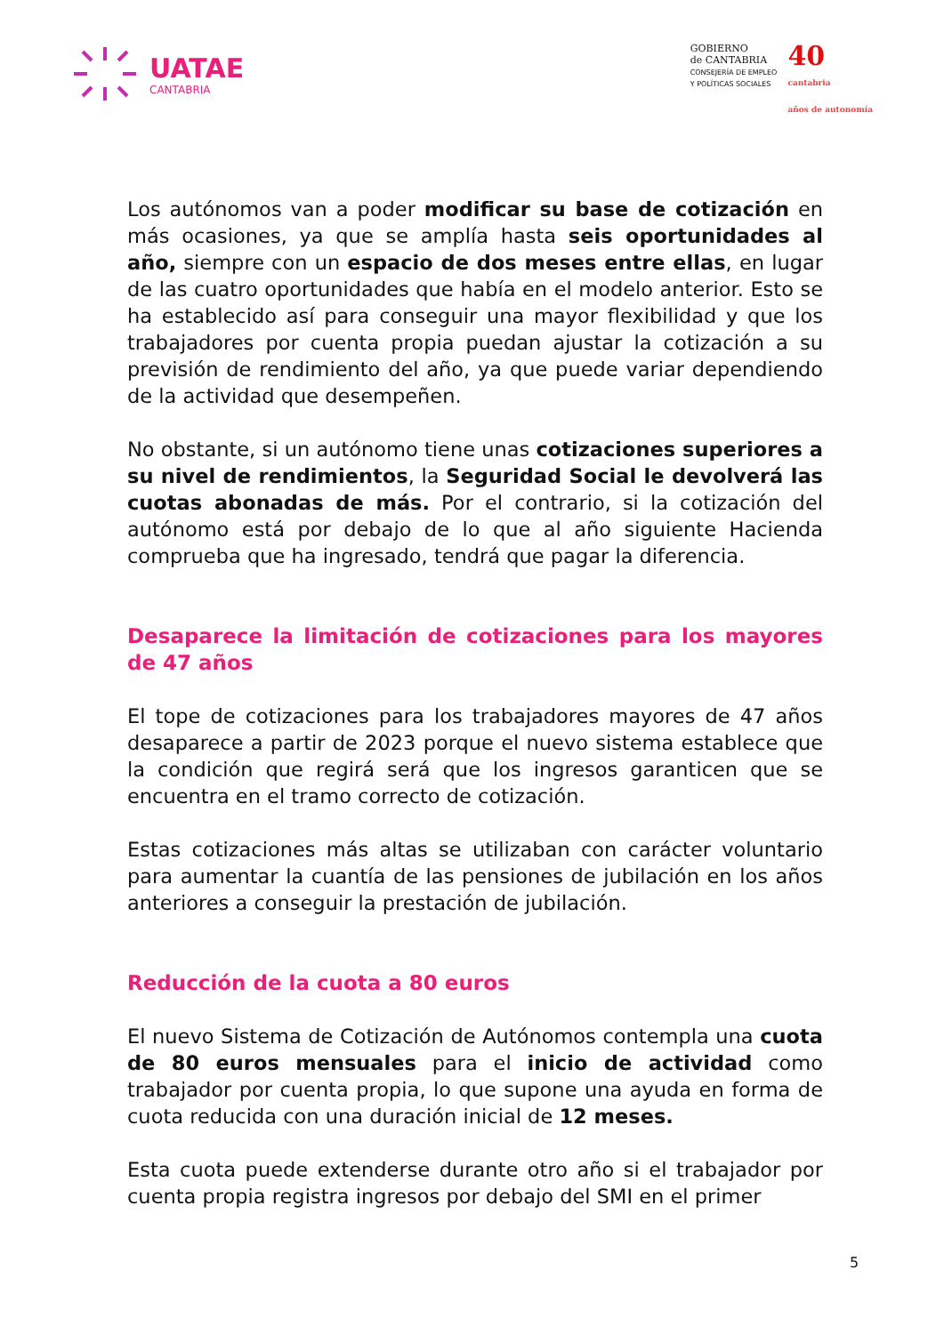UATAE
CANTABRIA
GOBIERNO
de CANTABRIA
CONSEJERÍA DE EMPLEO
Y POLÍTICAS SOCIALES
40
cantabria
años de autonomía
Los autónomos van a poder modificar su base de cotización en más ocasiones, ya que se amplía hasta seis oportunidades al año, siempre con un espacio de dos meses entre ellas, en lugar de las cuatro oportunidades que había en el modelo anterior. Esto se ha establecido así para conseguir una mayor flexibilidad y que los trabajadores por cuenta propia puedan ajustar la cotización a su previsión de rendimiento del año, ya que puede variar dependiendo de la actividad que desempeñen.
No obstante, si un autónomo tiene unas cotizaciones superiores a su nivel de rendimientos, la Seguridad Social le devolverá las cuotas abonadas de más. Por el contrario, si la cotización del autónomo está por debajo de lo que al año siguiente Hacienda comprueba que ha ingresado, tendrá que pagar la diferencia.
Desaparece la limitación de cotizaciones para los mayores de 47 años
El tope de cotizaciones para los trabajadores mayores de 47 años desaparece a partir de 2023 porque el nuevo sistema establece que la condición que regirá será que los ingresos garanticen que se encuentra en el tramo correcto de cotización.
Estas cotizaciones más altas se utilizaban con carácter voluntario para aumentar la cuantía de las pensiones de jubilación en los años anteriores a conseguir la prestación de jubilación.
Reducción de la cuota a 80 euros
El nuevo Sistema de Cotización de Autónomos contempla una cuota de 80 euros mensuales para el inicio de actividad como trabajador por cuenta propia, lo que supone una ayuda en forma de cuota reducida con una duración inicial de 12 meses.
Esta cuota puede extenderse durante otro año si el trabajador por cuenta propia registra ingresos por debajo del SMI en el primer
5